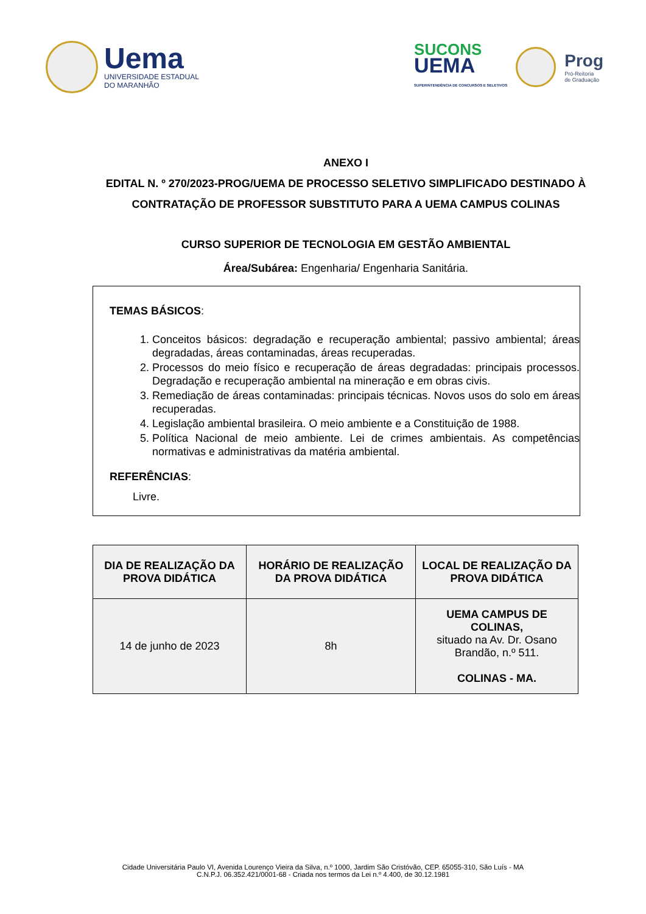Uema
UNIVERSIDADE ESTADUAL
DO MARANHÃO
SUCONS
UEMA
SUPERINTENDÊNCIA DE CONCURSOS E SELETIVOS
Prog
Pró-Reitoria
de Graduação
ANEXO I
EDITAL N. º 270/2023-PROG/UEMA DE PROCESSO SELETIVO SIMPLIFICADO DESTINADO À CONTRATAÇÃO DE PROFESSOR SUBSTITUTO PARA A UEMA CAMPUS COLINAS
CURSO SUPERIOR DE TECNOLOGIA EM GESTÃO AMBIENTAL
Área/Subárea: Engenharia/ Engenharia Sanitária.
TEMAS BÁSICOS:
1. Conceitos básicos: degradação e recuperação ambiental; passivo ambiental; áreas degradadas, áreas contaminadas, áreas recuperadas.
2. Processos do meio físico e recuperação de áreas degradadas: principais processos. Degradação e recuperação ambiental na mineração e em obras civis.
3. Remediação de áreas contaminadas: principais técnicas. Novos usos do solo em áreas recuperadas.
4. Legislação ambiental brasileira. O meio ambiente e a Constituição de 1988.
5. Política Nacional de meio ambiente. Lei de crimes ambientais. As competências normativas e administrativas da matéria ambiental.
REFERÊNCIAS:
Livre.
| DIA DE REALIZAÇÃO DA PROVA DIDÁTICA | HORÁRIO DE REALIZAÇÃO DA PROVA DIDÁTICA | LOCAL DE REALIZAÇÃO DA PROVA DIDÁTICA |
| --- | --- | --- |
| 14 de junho de 2023 | 8h | UEMA CAMPUS DE COLINAS, situado na Av. Dr. Osano Brandão, n.º 511. COLINAS - MA. |
Cidade Universitária Paulo VI, Avenida Lourenço Vieira da Silva, n.º 1000, Jardim São Cristóvão, CEP. 65055-310, São Luís - MA
C.N.P.J. 06.352.421/0001-68 - Criada nos termos da Lei n.º 4.400, de 30.12.1981